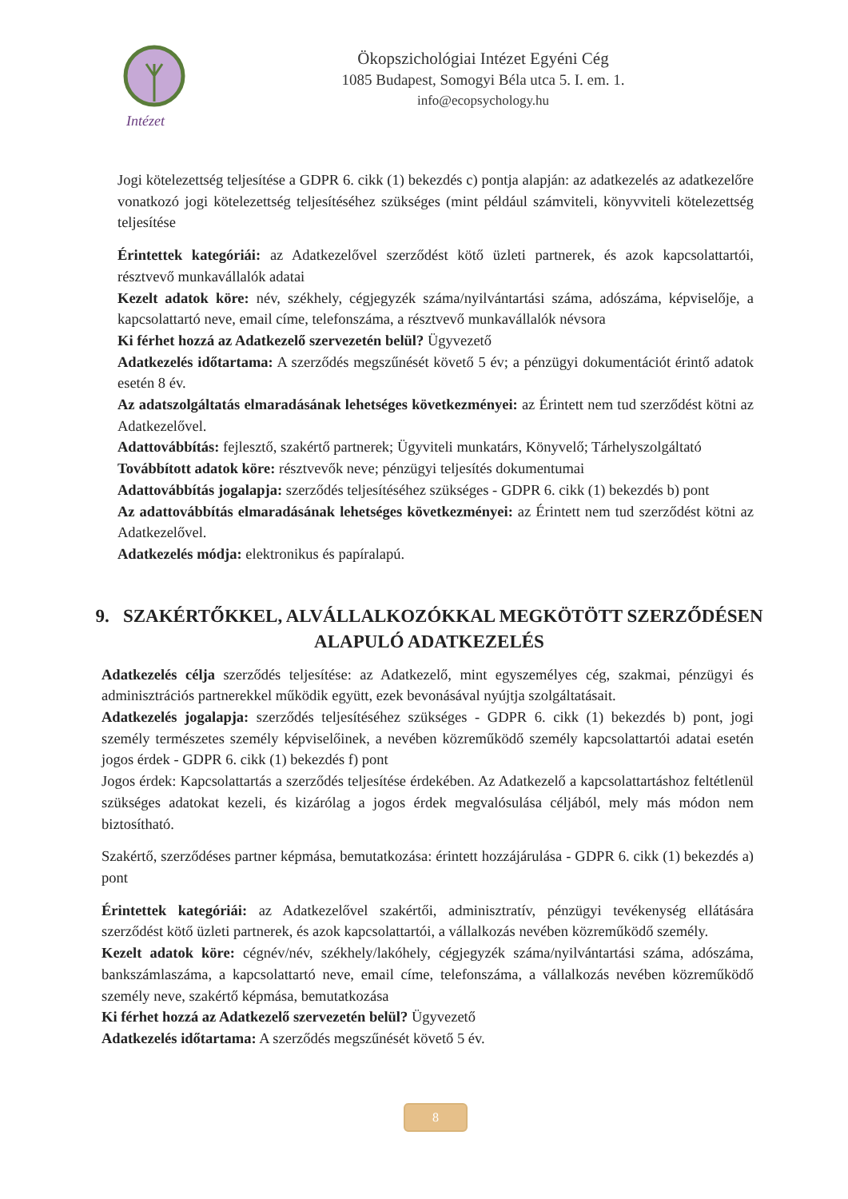Intézet
Ökopszichológiai Intézet Egyéni Cég
1085 Budapest, Somogyi Béla utca 5. I. em. 1.
info@ecopsychology.hu
Jogi kötelezettség teljesítése a GDPR 6. cikk (1) bekezdés c) pontja alapján: az adatkezelés az adatkezelőre vonatkozó jogi kötelezettség teljesítéséhez szükséges (mint például számviteli, könyvviteli kötelezettség teljesítése
Érintettek kategóriái: az Adatkezelővel szerződést kötő üzleti partnerek, és azok kapcsolattartói, résztvevő munkavállalók adatai
Kezelt adatok köre: név, székhely, cégjegyzék száma/nyilvántartási száma, adószáma, képviselője, a kapcsolattartó neve, email címe, telefonszáma, a résztvevő munkavállalók névsora
Ki férhet hozzá az Adatkezelő szervezetén belül? Ügyvezető
Adatkezelés időtartama: A szerződés megszűnését követő 5 év; a pénzügyi dokumentációt érintő adatok esetén 8 év.
Az adatszolgáltatás elmaradásának lehetséges következményei: az Érintett nem tud szerződést kötni az Adatkezelővel.
Adattovábbítás: fejlesztő, szakértő partnerek; Ügyviteli munkatárs, Könyvelő; Tárhelyszolgáltató
Továbbított adatok köre: résztvevők neve; pénzügyi teljesítés dokumentumai
Adattovábbítás jogalapja: szerződés teljesítéséhez szükséges - GDPR 6. cikk (1) bekezdés b) pont
Az adattovábbítás elmaradásának lehetséges következményei: az Érintett nem tud szerződést kötni az Adatkezelővel.
Adatkezelés módja: elektronikus és papíralapú.
9. SZAKÉRTŐKKEL, ALVÁLLALKOZÓKKAL MEGKÖTÖTT SZERZŐDÉSEN ALAPULÓ ADATKEZELÉS
Adatkezelés célja szerződés teljesítése: az Adatkezelő, mint egyszemélyes cég, szakmai, pénzügyi és adminisztrációs partnerekkel működik együtt, ezek bevonásával nyújtja szolgáltatásait.
Adatkezelés jogalapja: szerződés teljesítéséhez szükséges - GDPR 6. cikk (1) bekezdés b) pont, jogi személy természetes személy képviselőinek, a nevében közreműködő személy kapcsolattartói adatai esetén jogos érdek - GDPR 6. cikk (1) bekezdés f) pont
Jogos érdek: Kapcsolattartás a szerződés teljesítése érdekében. Az Adatkezelő a kapcsolattartáshoz feltétlenül szükséges adatokat kezeli, és kizárólag a jogos érdek megvalósulása céljából, mely más módon nem biztosítható.
Szakértő, szerződéses partner képmása, bemutatkozása: érintett hozzájárulása - GDPR 6. cikk (1) bekezdés a) pont
Érintettek kategóriái: az Adatkezelővel szakértői, adminisztratív, pénzügyi tevékenység ellátására szerződést kötő üzleti partnerek, és azok kapcsolattartói, a vállalkozás nevében közreműködő személy.
Kezelt adatok köre: cégnév/név, székhely/lakóhely, cégjegyzék száma/nyilvántartási száma, adószáma, bankszámlaszáma, a kapcsolattartó neve, email címe, telefonszáma, a vállalkozás nevében közreműködő személy neve, szakértő képmása, bemutatkozása
Ki férhet hozzá az Adatkezelő szervezetén belül? Ügyvezető
Adatkezelés időtartama: A szerződés megszűnését követő 5 év.
8